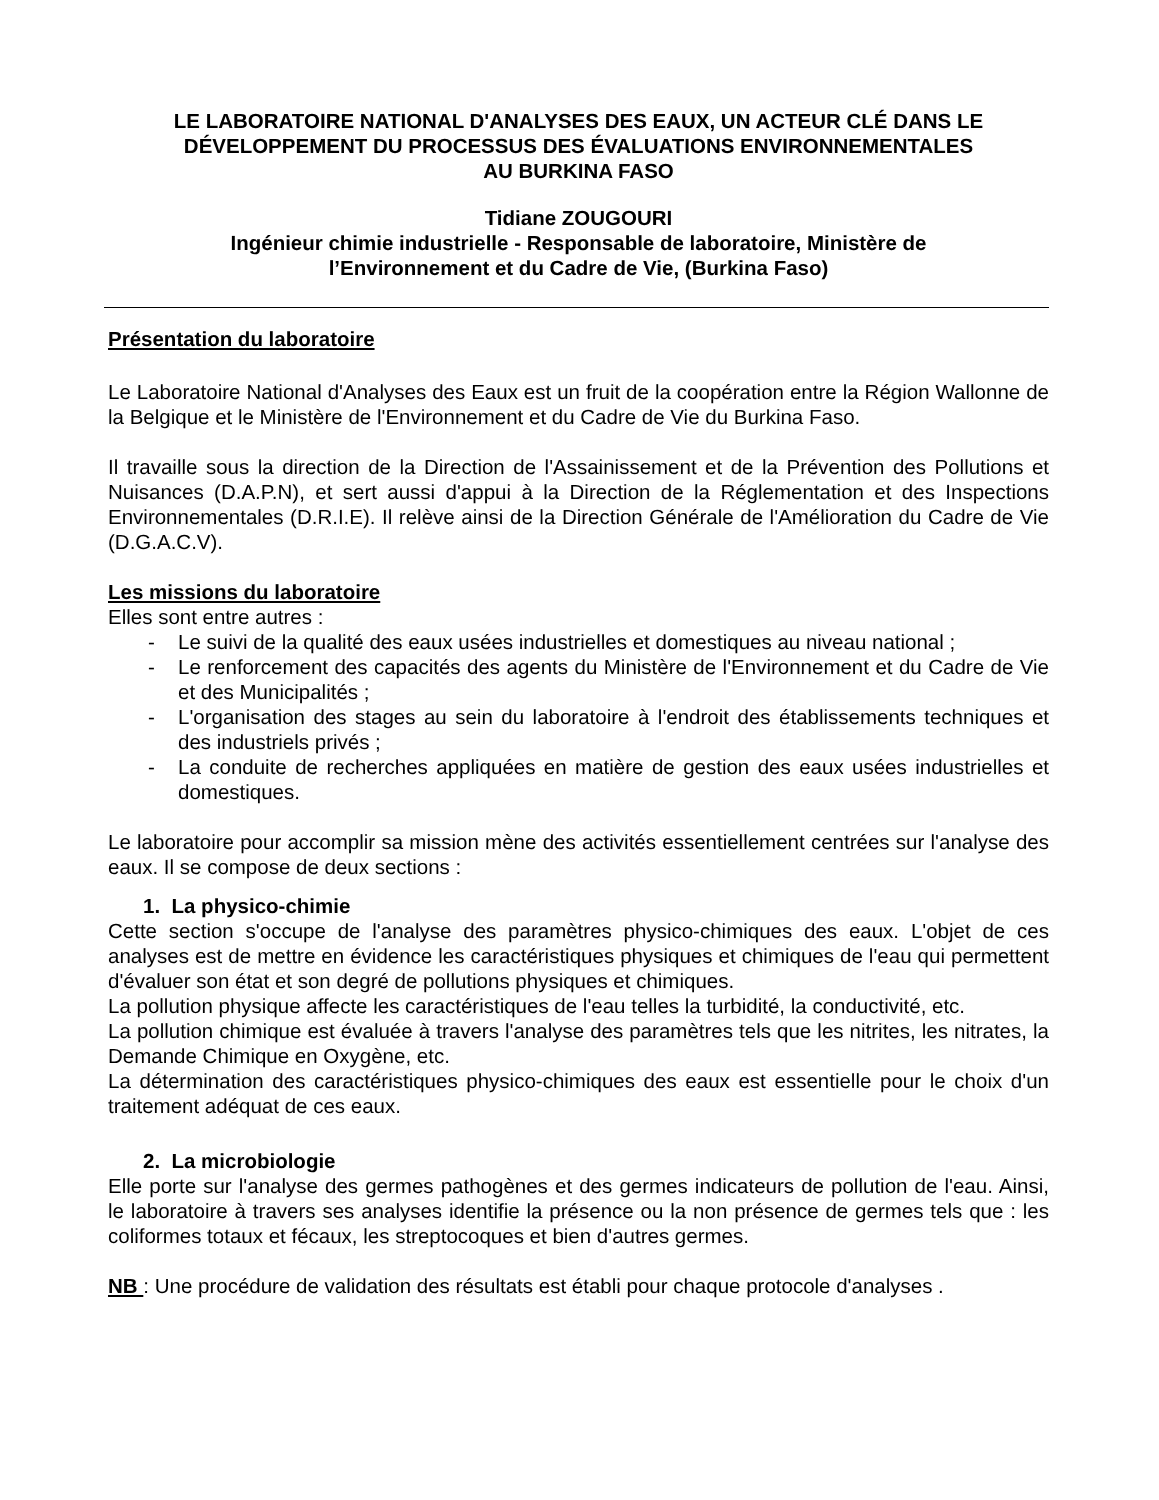LE LABORATOIRE NATIONAL D'ANALYSES DES EAUX, UN ACTEUR CLÉ DANS LE DÉVELOPPEMENT DU PROCESSUS DES ÉVALUATIONS ENVIRONNEMENTALES
AU BURKINA FASO
Tidiane ZOUGOURI
Ingénieur chimie industrielle - Responsable de laboratoire, Ministère de
l’Environnement et du Cadre de Vie, (Burkina Faso)
Présentation du laboratoire
Le Laboratoire National d'Analyses des Eaux est un fruit de la coopération entre la Région Wallonne de la Belgique et le Ministère de l'Environnement et du Cadre de Vie du Burkina Faso.
Il travaille sous la direction de la Direction de l'Assainissement et de la Prévention des Pollutions et Nuisances (D.A.P.N), et sert aussi d'appui à la Direction de la Réglementation et des Inspections Environnementales (D.R.I.E). Il relève ainsi de la Direction Générale de l'Amélioration du Cadre de Vie (D.G.A.C.V).
Les missions du laboratoire
Elles sont entre autres :
- Le suivi de la qualité des eaux usées industrielles et domestiques au niveau national ;
- Le renforcement des capacités des agents du Ministère de l'Environnement et du Cadre de Vie et des Municipalités ;
- L'organisation des stages au sein du laboratoire à l'endroit des établissements techniques et des industriels privés ;
- La conduite de recherches appliquées en matière de gestion des eaux usées industrielles et domestiques.
Le laboratoire pour accomplir sa mission mène des activités essentiellement centrées sur l'analyse des eaux. Il se compose de deux sections :
1. La physico-chimie
Cette section s'occupe de l'analyse des paramètres physico-chimiques des eaux. L'objet de ces analyses est de mettre en évidence les caractéristiques physiques et chimiques de l'eau qui permettent d'évaluer son état et son degré de pollutions physiques et chimiques.
La pollution physique affecte les caractéristiques de l'eau telles la turbidité, la conductivité, etc.
La pollution chimique est évaluée à travers l'analyse des paramètres tels que les nitrites, les nitrates, la Demande Chimique en Oxygène, etc.
La détermination des caractéristiques physico-chimiques des eaux est essentielle pour le choix d'un traitement adéquat de ces eaux.
2. La microbiologie
Elle porte sur l'analyse des germes pathogènes et des germes indicateurs de pollution de l'eau. Ainsi, le laboratoire à travers ses analyses identifie la présence ou la non présence de germes tels que : les coliformes totaux et fécaux, les streptocoques et bien d'autres germes.
NB : Une procédure de validation des résultats est établi pour chaque protocole d'analyses .